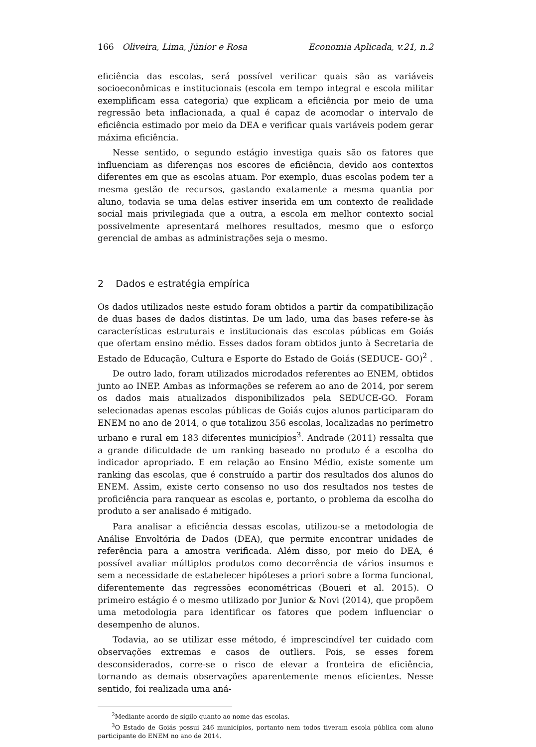166 Oliveira, Lima, Júnior e Rosa Economia Aplicada, v.21, n.2
eficiência das escolas, será possível verificar quais são as variáveis socioeconômicas e institucionais (escola em tempo integral e escola militar exemplificam essa categoria) que explicam a eficiência por meio de uma regressão beta inflacionada, a qual é capaz de acomodar o intervalo de eficiência estimado por meio da DEA e verificar quais variáveis podem gerar máxima eficiência.
Nesse sentido, o segundo estágio investiga quais são os fatores que influenciam as diferenças nos escores de eficiência, devido aos contextos diferentes em que as escolas atuam. Por exemplo, duas escolas podem ter a mesma gestão de recursos, gastando exatamente a mesma quantia por aluno, todavia se uma delas estiver inserida em um contexto de realidade social mais privilegiada que a outra, a escola em melhor contexto social possivelmente apresentará melhores resultados, mesmo que o esforço gerencial de ambas as administrações seja o mesmo.
2 Dados e estratégia empírica
Os dados utilizados neste estudo foram obtidos a partir da compatibilização de duas bases de dados distintas. De um lado, uma das bases refere-se às características estruturais e institucionais das escolas públicas em Goiás que ofertam ensino médio. Esses dados foram obtidos junto à Secretaria de Estado de Educação, Cultura e Esporte do Estado de Goiás (SEDUCE- GO)<sup>2</sup> .
De outro lado, foram utilizados microdados referentes ao ENEM, obtidos junto ao INEP. Ambas as informações se referem ao ano de 2014, por serem os dados mais atualizados disponibilizados pela SEDUCE-GO. Foram selecionadas apenas escolas públicas de Goiás cujos alunos participaram do ENEM no ano de 2014, o que totalizou 356 escolas, localizadas no perímetro urbano e rural em 183 diferentes municípios<sup>3</sup>. Andrade (2011) ressalta que a grande dificuldade de um ranking baseado no produto é a escolha do indicador apropriado. E em relação ao Ensino Médio, existe somente um ranking das escolas, que é construído a partir dos resultados dos alunos do ENEM. Assim, existe certo consenso no uso dos resultados nos testes de proficiência para ranquear as escolas e, portanto, o problema da escolha do produto a ser analisado é mitigado.
Para analisar a eficiência dessas escolas, utilizou-se a metodologia de Análise Envoltória de Dados (DEA), que permite encontrar unidades de referência para a amostra verificada. Além disso, por meio do DEA, é possível avaliar múltiplos produtos como decorrência de vários insumos e sem a necessidade de estabelecer hipóteses a priori sobre a forma funcional, diferentemente das regressões econométricas (Boueri et al. 2015). O primeiro estágio é o mesmo utilizado por Junior & Novi (2014), que propõem uma metodologia para identificar os fatores que podem influenciar o desempenho de alunos.
Todavia, ao se utilizar esse método, é imprescindível ter cuidado com observações extremas e casos de outliers. Pois, se esses forem desconsiderados, corre-se o risco de elevar a fronteira de eficiência, tornando as demais observações aparentemente menos eficientes. Nesse sentido, foi realizada uma aná-
<sup>2</sup> Mediante acordo de sigilo quanto ao nome das escolas.
<sup>3</sup> O Estado de Goiás possui 246 municípios, portanto nem todos tiveram escola pública com aluno participante do ENEM no ano de 2014.